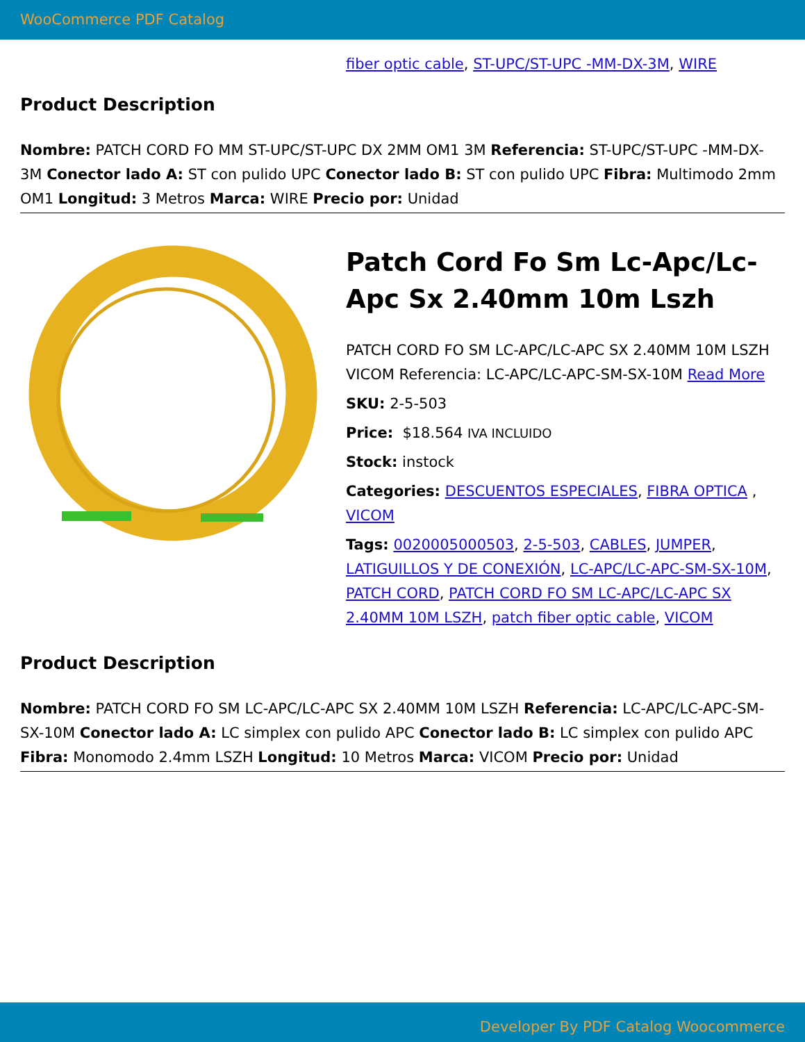WooCommerce PDF Catalog
fiber optic cable, ST-UPC/ST-UPC -MM-DX-3M, WIRE
Product Description
Nombre: PATCH CORD FO MM ST-UPC/ST-UPC DX 2MM OM1 3M Referencia: ST-UPC/ST-UPC -MM-DX-3M Conector lado A: ST con pulido UPC Conector lado B: ST con pulido UPC Fibra: Multimodo 2mm OM1 Longitud: 3 Metros Marca: WIRE Precio por: Unidad
Patch Cord Fo Sm Lc-Apc/Lc-Apc Sx 2.40mm 10m Lszh
PATCH CORD FO SM LC-APC/LC-APC SX 2.40MM 10M LSZH VICOM Referencia: LC-APC/LC-APC-SM-SX-10M Read More
SKU: 2-5-503
Price: $18.564 IVA INCLUIDO
Stock: instock
Categories: DESCUENTOS ESPECIALES, FIBRA OPTICA , VICOM
Tags: 0020005000503, 2-5-503, CABLES, JUMPER, LATIGUILLOS Y DE CONEXIÓN, LC-APC/LC-APC-SM-SX-10M, PATCH CORD, PATCH CORD FO SM LC-APC/LC-APC SX 2.40MM 10M LSZH, patch fiber optic cable, VICOM
Product Description
Nombre: PATCH CORD FO SM LC-APC/LC-APC SX 2.40MM 10M LSZH Referencia: LC-APC/LC-APC-SM-SX-10M Conector lado A: LC simplex con pulido APC Conector lado B: LC simplex con pulido APC Fibra: Monomodo 2.4mm LSZH Longitud: 10 Metros Marca: VICOM Precio por: Unidad
Developer By PDF Catalog Woocommerce